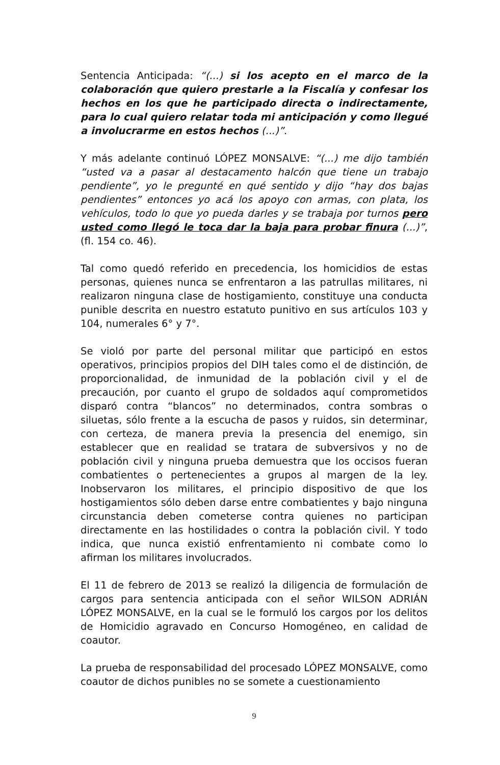Sentencia Anticipada: “(...) si los acepto en el marco de la colaboración que quiero prestarle a la Fiscalía y confesar los hechos en los que he participado directa o indirectamente, para lo cual quiero relatar toda mi anticipación y como llegué a involucrarme en estos hechos (...)”.
Y más adelante continuó LÓPEZ MONSALVE: “(...) me dijo también “usted va a pasar al destacamento halcón que tiene un trabajo pendiente”, yo le pregunté en qué sentido y dijo “hay dos bajas pendientes” entonces yo acá los apoyo con armas, con plata, los vehículos, todo lo que yo pueda darles y se trabaja por turnos pero usted como llegó le toca dar la baja para probar finura (...)”, (fl. 154 co. 46).
Tal como quedó referido en precedencia, los homicidios de estas personas, quienes nunca se enfrentaron a las patrullas militares, ni realizaron ninguna clase de hostigamiento, constituye una conducta punible descrita en nuestro estatuto punitivo en sus artículos 103 y 104, numerales 6° y 7°.
Se violó por parte del personal militar que participó en estos operativos, principios propios del DIH tales como el de distinción, de proporcionalidad, de inmunidad de la población civil y el de precaución, por cuanto el grupo de soldados aquí comprometidos disparó contra “blancos” no determinados, contra sombras o siluetas, sólo frente a la escucha de pasos y ruidos, sin determinar, con certeza, de manera previa la presencia del enemigo, sin establecer que en realidad se tratara de subversivos y no de población civil y ninguna prueba demuestra que los occisos fueran combatientes o pertenecientes a grupos al margen de la ley. Inobservaron los militares, el principio dispositivo de que los hostigamientos sólo deben darse entre combatientes y bajo ninguna circunstancia deben cometerse contra quienes no participan directamente en las hostilidades o contra la población civil. Y todo indica, que nunca existió enfrentamiento ni combate como lo afirman los militares involucrados.
El 11 de febrero de 2013 se realizó la diligencia de formulación de cargos para sentencia anticipada con el señor WILSON ADRIÁN LÓPEZ MONSALVE, en la cual se le formuló los cargos por los delitos de Homicidio agravado en Concurso Homogéneo, en calidad de coautor.
La prueba de responsabilidad del procesado LÓPEZ MONSALVE, como coautor de dichos punibles no se somete a cuestionamiento
9